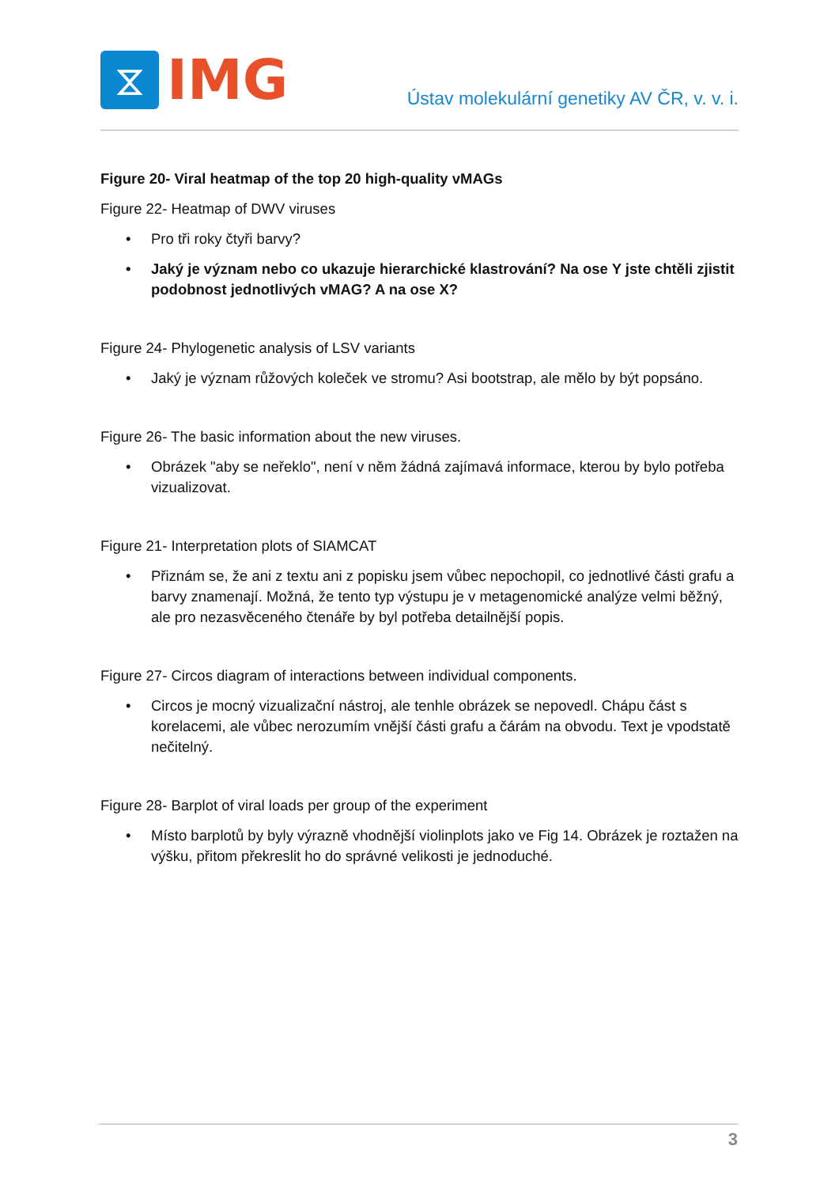⧖
IMG
Ústav molekulární genetiky AV ČR, v. v. i.
Figure 20- Viral heatmap of the top 20 high-quality vMAGs
Figure 22- Heatmap of DWV viruses
• Pro tři roky čtyři barvy?
• Jaký je význam nebo co ukazuje hierarchické klastrování? Na ose Y jste chtěli zjistit podobnost jednotlivých vMAG? A na ose X?
Figure 24- Phylogenetic analysis of LSV variants
• Jaký je význam růžových koleček ve stromu? Asi bootstrap, ale mělo by být popsáno.
Figure 26- The basic information about the new viruses.
• Obrázek "aby se neřeklo", není v něm žádná zajímavá informace, kterou by bylo potřeba vizualizovat.
Figure 21- Interpretation plots of SIAMCAT
• Přiznám se, že ani z textu ani z popisku jsem vůbec nepochopil, co jednotlivé části grafu a barvy znamenají. Možná, že tento typ výstupu je v metagenomické analýze velmi běžný, ale pro nezasvěceného čtenáře by byl potřeba detailnější popis.
Figure 27- Circos diagram of interactions between individual components.
• Circos je mocný vizualizační nástroj, ale tenhle obrázek se nepovedl. Chápu část s korelacemi, ale vůbec nerozumím vnější části grafu a čárám na obvodu. Text je vpodstatě nečitelný.
Figure 28- Barplot of viral loads per group of the experiment
• Místo barplotů by byly výrazně vhodnější violinplots jako ve Fig 14. Obrázek je roztažen na výšku, přitom překreslit ho do správné velikosti je jednoduché.
3